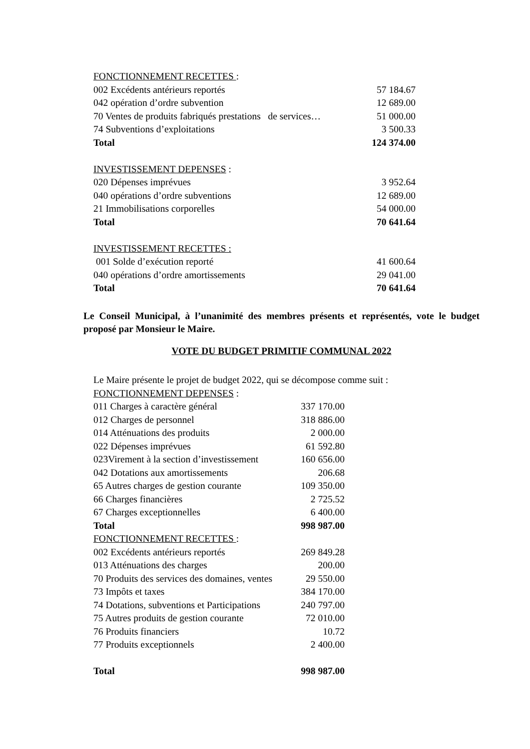| FONCTIONNEMENT RECETTES : | |
| 002 Excédents antérieurs reportés | 57 184.67 |
| 042 opération d’ordre subvention | 12 689.00 |
| 70 Ventes de produits fabriqués prestations de services… | 51 000.00 |
| 74 Subventions d’exploitations | 3 500.33 |
| Total | 124 374.00 |
| INVESTISSEMENT DEPENSES : | |
| 020 Dépenses imprévues | 3 952.64 |
| 040 opérations d’ordre subventions | 12 689.00 |
| 21 Immobilisations corporelles | 54 000.00 |
| Total | 70 641.64 |
| INVESTISSEMENT RECETTES : | |
| 001 Solde d’exécution reporté | 41 600.64 |
| 040 opérations d’ordre amortissements | 29 041.00 |
| Total | 70 641.64 |
Le Conseil Municipal, à l’unanimité des membres présents et représentés, vote le budget proposé par Monsieur le Maire.
VOTE DU BUDGET PRIMITIF COMMUNAL 2022
Le Maire présente le projet de budget 2022, qui se décompose comme suit :
| FONCTIONNEMENT DEPENSES : | |
| 011 Charges à caractère général | 337 170.00 |
| 012 Charges de personnel | 318 886.00 |
| 014 Atténuations des produits | 2 000.00 |
| 022 Dépenses imprévues | 61 592.80 |
| 023Virement à la section d’investissement | 160 656.00 |
| 042 Dotations aux amortissements | 206.68 |
| 65 Autres charges de gestion courante | 109 350.00 |
| 66 Charges financières | 2 725.52 |
| 67 Charges exceptionnelles | 6 400.00 |
| Total | 998 987.00 |
| FONCTIONNEMENT RECETTES : | |
| 002 Excédents antérieurs reportés | 269 849.28 |
| 013 Atténuations des charges | 200.00 |
| 70 Produits des services des domaines, ventes | 29 550.00 |
| 73 Impôts et taxes | 384 170.00 |
| 74 Dotations, subventions et Participations | 240 797.00 |
| 75 Autres produits de gestion courante | 72 010.00 |
| 76 Produits financiers | 10.72 |
| 77 Produits exceptionnels | 2 400.00 |
| Total | 998 987.00 |